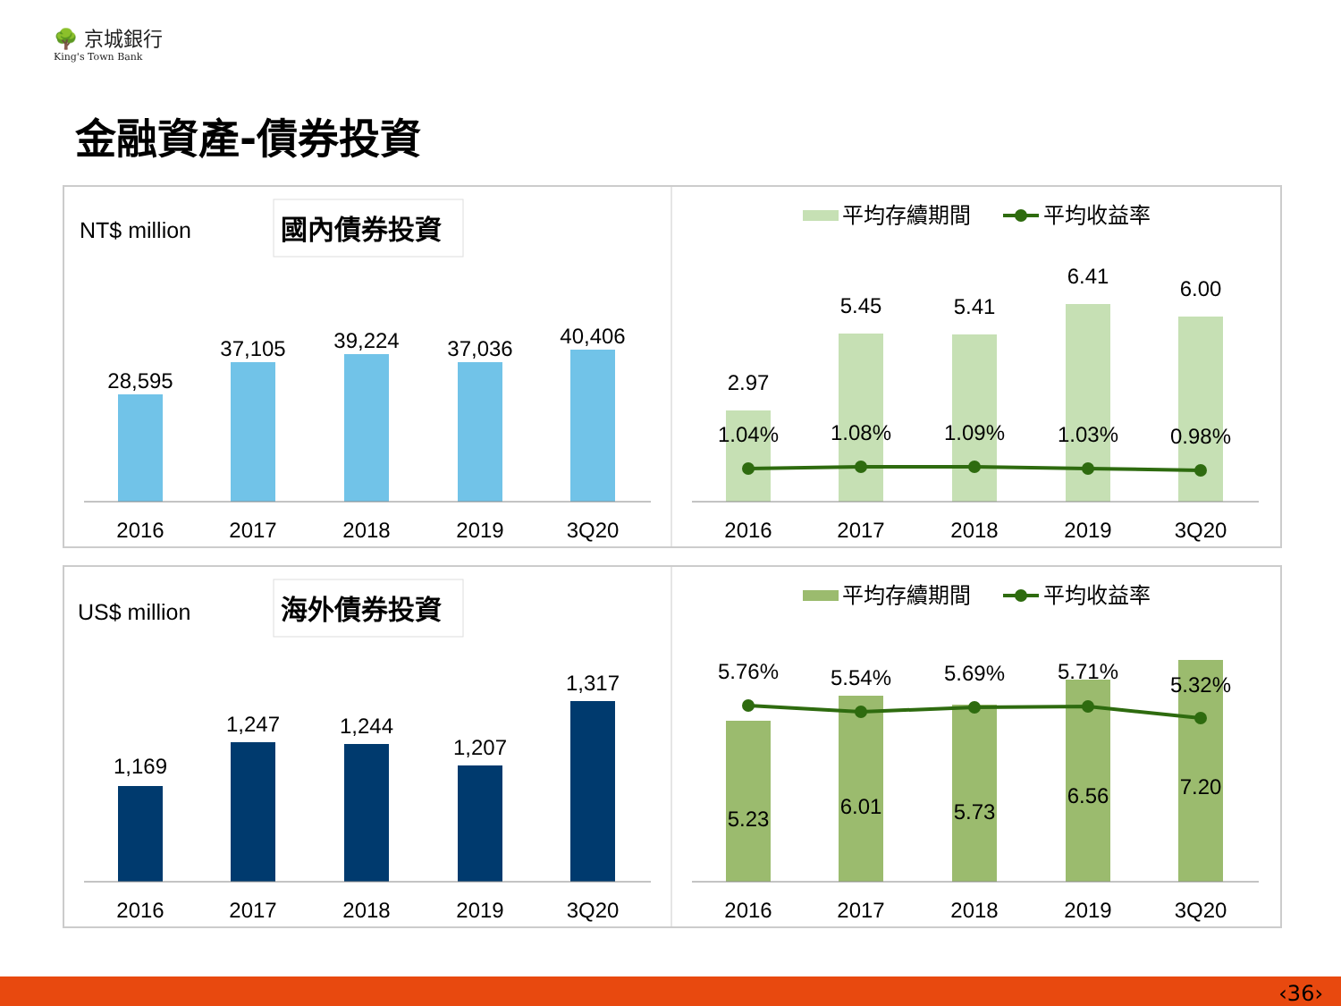🌳 京城銀行
King's Town Bank
金融資產-債券投資
NT$ million
國內債券投資
28,595
37,105
39,224
37,036
40,406
2016
2017
2018
2019
3Q20
平均存續期間
平均收益率
2.97
5.45
5.41
6.41
6.00
1.04%
1.08%
1.09%
1.03%
0.98%
2016
2017
2018
2019
3Q20
US$ million
海外債券投資
1,169
1,247
1,244
1,207
1,317
2016
2017
2018
2019
3Q20
平均存續期間
平均收益率
5.76%
5.54%
5.69%
5.71%
5.32%
5.23
6.01
5.73
6.56
7.20
2016
2017
2018
2019
3Q20
‹36›